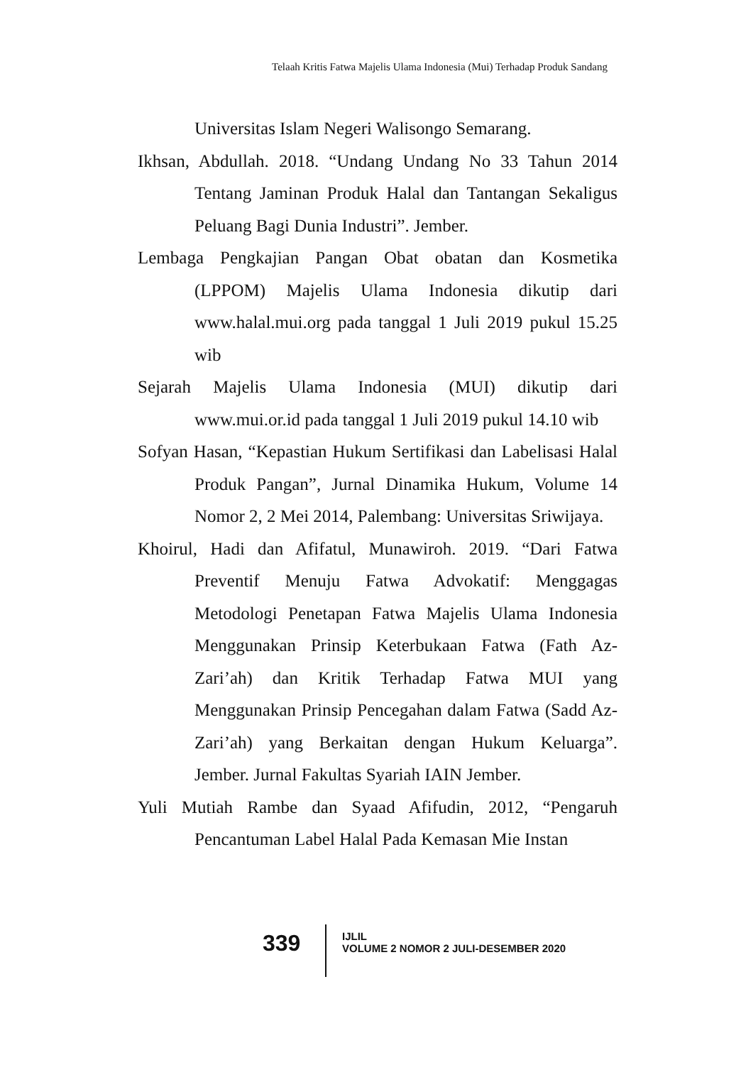Telaah Kritis Fatwa Majelis Ulama Indonesia (Mui) Terhadap Produk Sandang
Universitas Islam Negeri Walisongo Semarang.
Ikhsan, Abdullah. 2018. “Undang Undang No 33 Tahun 2014 Tentang Jaminan Produk Halal dan Tantangan Sekaligus Peluang Bagi Dunia Industri”. Jember.
Lembaga Pengkajian Pangan Obat obatan dan Kosmetika (LPPOM) Majelis Ulama Indonesia dikutip dari www.halal.mui.org pada tanggal 1 Juli 2019 pukul 15.25 wib
Sejarah Majelis Ulama Indonesia (MUI) dikutip dari www.mui.or.id pada tanggal 1 Juli 2019 pukul 14.10 wib
Sofyan Hasan, “Kepastian Hukum Sertifikasi dan Labelisasi Halal Produk Pangan”, Jurnal Dinamika Hukum, Volume 14 Nomor 2, 2 Mei 2014, Palembang: Universitas Sriwijaya.
Khoirul, Hadi dan Afifatul, Munawiroh. 2019. “Dari Fatwa Preventif Menuju Fatwa Advokatif: Menggagas Metodologi Penetapan Fatwa Majelis Ulama Indonesia Menggunakan Prinsip Keterbukaan Fatwa (Fath Az-Zari’ah) dan Kritik Terhadap Fatwa MUI yang Menggunakan Prinsip Pencegahan dalam Fatwa (Sadd Az-Zari’ah) yang Berkaitan dengan Hukum Keluarga”. Jember. Jurnal Fakultas Syariah IAIN Jember.
Yuli Mutiah Rambe dan Syaad Afifudin, 2012, “Pengaruh Pencantuman Label Halal Pada Kemasan Mie Instan
339
IJLIL
VOLUME 2 NOMOR 2 JULI-DESEMBER 2020